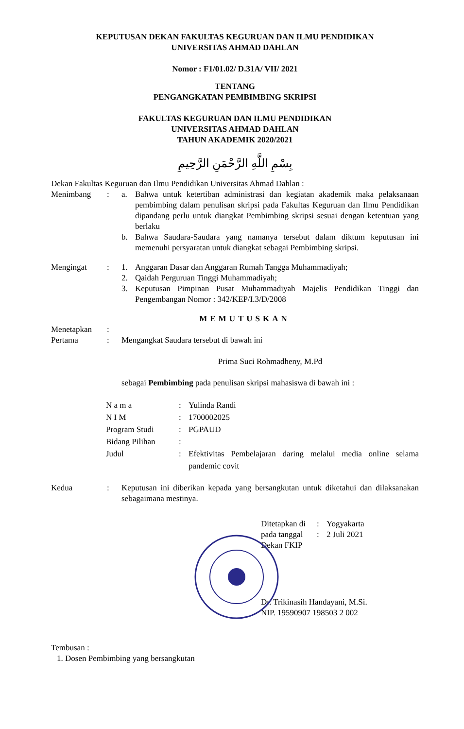KEPUTUSAN DEKAN FAKULTAS KEGURUAN DAN ILMU PENDIDIKAN
UNIVERSITAS AHMAD DAHLAN
Nomor : F1/01.02/ D.31A/ VII/ 2021
TENTANG
PENGANGKATAN PEMBIMBING SKRIPSI
FAKULTAS KEGURUAN DAN ILMU PENDIDIKAN
UNIVERSITAS AHMAD DAHLAN
TAHUN AKADEMIK 2020/2021
بِسْمِ اللَّهِ الرَّحْمَنِ الرَّحِيمِ
Dekan Fakultas Keguruan dan Ilmu Pendidikan Universitas Ahmad Dahlan :
Menimbang : a. Bahwa untuk ketertiban administrasi dan kegiatan akademik maka pelaksanaan pembimbing dalam penulisan skripsi pada Fakultas Keguruan dan Ilmu Pendidikan dipandang perlu untuk diangkat Pembimbing skripsi sesuai dengan ketentuan yang berlaku
b. Bahwa Saudara-Saudara yang namanya tersebut dalam diktum keputusan ini memenuhi persyaratan untuk diangkat sebagai Pembimbing skripsi.
Mengingat : 1. Anggaran Dasar dan Anggaran Rumah Tangga Muhammadiyah;
2. Qaidah Perguruan Tinggi Muhammadiyah;
3. Keputusan Pimpinan Pusat Muhammadiyah Majelis Pendidikan Tinggi dan Pengembangan Nomor : 342/KEP/I.3/D/2008
MEMUTUSKAN
Menetapkan :
Pertama : Mengangkat Saudara tersebut di bawah ini
Prima Suci Rohmadheny, M.Pd
sebagai Pembimbing pada penulisan skripsi mahasiswa di bawah ini :
N a m a : Yulinda Randi
N I M : 1700002025
Program Studi : PGPAUD
Bidang Pilihan :
Judul : Efektivitas Pembelajaran daring melalui media online selama pandemic covit
Kedua : Keputusan ini diberikan kepada yang bersangkutan untuk diketahui dan dilaksanakan sebagaimana mestinya.
Ditetapkan di
: Yogyakarta
pada tanggal
: 2 Juli 2021
Dekan FKIP
Dr. Trikinasih Handayani, M.Si.
NIP. 19590907 198503 2 002
Tembusan :
1. Dosen Pembimbing yang bersangkutan